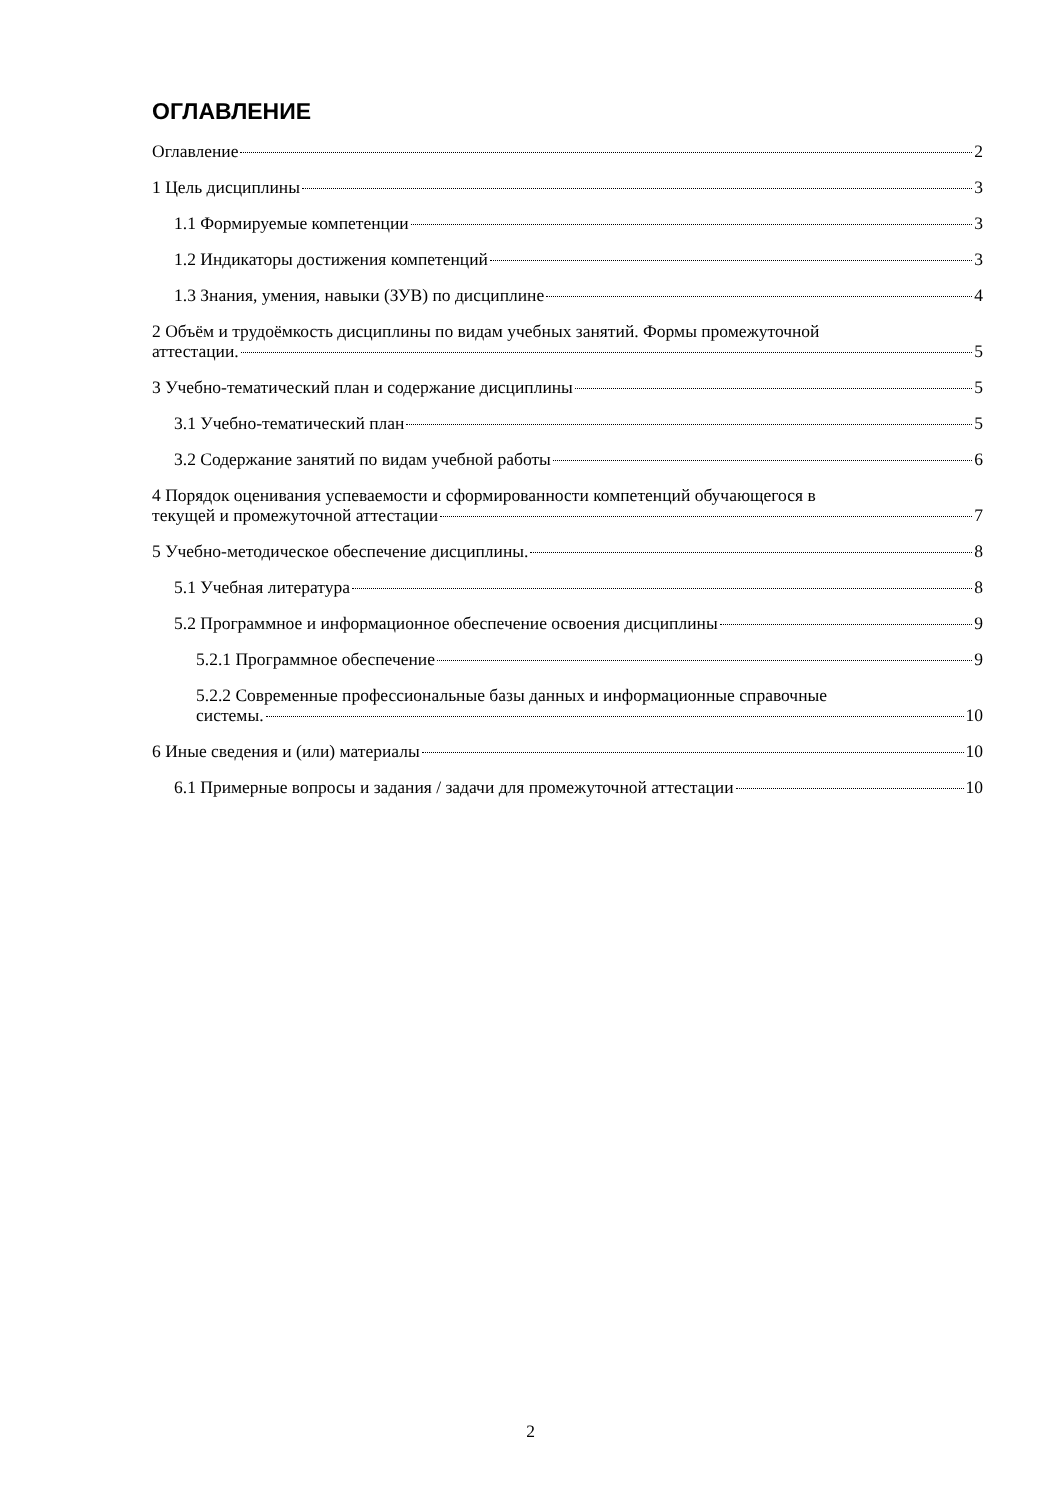ОГЛАВЛЕНИЕ
Оглавление 2
1 Цель дисциплины 3
1.1 Формируемые компетенции 3
1.2 Индикаторы достижения компетенций 3
1.3 Знания, умения, навыки (ЗУВ) по дисциплине 4
2 Объём и трудоёмкость дисциплины по видам учебных занятий. Формы промежуточной
аттестации. 5
3 Учебно-тематический план и содержание дисциплины 5
3.1 Учебно-тематический план 5
3.2 Содержание занятий по видам учебной работы 6
4 Порядок оценивания успеваемости и сформированности компетенций обучающегося в
текущей и промежуточной аттестации 7
5 Учебно-методическое обеспечение дисциплины. 8
5.1 Учебная литература 8
5.2 Программное и информационное обеспечение освоения дисциплины 9
5.2.1 Программное обеспечение 9
5.2.2 Современные профессиональные базы данных и информационные справочные
системы. 10
6 Иные сведения и (или) материалы 10
6.1 Примерные вопросы и задания / задачи для промежуточной аттестации 10
2